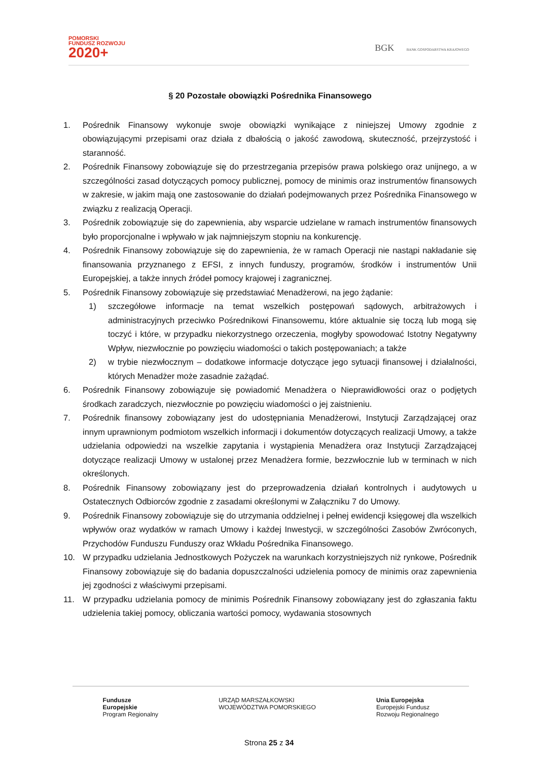POMORSKI
FUNDUSZ ROZWOJU
2020+
BGK BANK GOSPODARSTWA KRAJOWEGO
§ 20 Pozostałe obowiązki Pośrednika Finansowego
1. Pośrednik Finansowy wykonuje swoje obowiązki wynikające z niniejszej Umowy zgodnie z obowiązującymi przepisami oraz działa z dbałością o jakość zawodową, skuteczność, przejrzystość i staranność.
2. Pośrednik Finansowy zobowiązuje się do przestrzegania przepisów prawa polskiego oraz unijnego, a w szczególności zasad dotyczących pomocy publicznej, pomocy de minimis oraz instrumentów finansowych w zakresie, w jakim mają one zastosowanie do działań podejmowanych przez Pośrednika Finansowego w związku z realizacją Operacji.
3. Pośrednik zobowiązuje się do zapewnienia, aby wsparcie udzielane w ramach instrumentów finansowych było proporcjonalne i wpływało w jak najmniejszym stopniu na konkurencję.
4. Pośrednik Finansowy zobowiązuje się do zapewnienia, że w ramach Operacji nie nastąpi nakładanie się finansowania przyznanego z EFSI, z innych funduszy, programów, środków i instrumentów Unii Europejskiej, a także innych źródeł pomocy krajowej i zagranicznej.
5. Pośrednik Finansowy zobowiązuje się przedstawiać Menadżerowi, na jego żądanie:
1) szczegółowe informacje na temat wszelkich postępowań sądowych, arbitrażowych i administracyjnych przeciwko Pośrednikowi Finansowemu, które aktualnie się toczą lub mogą się toczyć i które, w przypadku niekorzystnego orzeczenia, mogłyby spowodować Istotny Negatywny Wpływ, niezwłocznie po powzięciu wiadomości o takich postępowaniach; a także
2) w trybie niezwłocznym – dodatkowe informacje dotyczące jego sytuacji finansowej i działalności, których Menadżer może zasadnie zażądać.
6. Pośrednik Finansowy zobowiązuje się powiadomić Menadżera o Nieprawidłowości oraz o podjętych środkach zaradczych, niezwłocznie po powzięciu wiadomości o jej zaistnieniu.
7. Pośrednik finansowy zobowiązany jest do udostępniania Menadżerowi, Instytucji Zarządzającej oraz innym uprawnionym podmiotom wszelkich informacji i dokumentów dotyczących realizacji Umowy, a także udzielania odpowiedzi na wszelkie zapytania i wystąpienia Menadżera oraz Instytucji Zarządzającej dotyczące realizacji Umowy w ustalonej przez Menadżera formie, bezzwłocznie lub w terminach w nich określonych.
8. Pośrednik Finansowy zobowiązany jest do przeprowadzenia działań kontrolnych i audytowych u Ostatecznych Odbiorców zgodnie z zasadami określonymi w Załączniku 7 do Umowy.
9. Pośrednik Finansowy zobowiązuje się do utrzymania oddzielnej i pełnej ewidencji księgowej dla wszelkich wpływów oraz wydatków w ramach Umowy i każdej Inwestycji, w szczególności Zasobów Zwróconych, Przychodów Funduszu Funduszy oraz Wkładu Pośrednika Finansowego.
10. W przypadku udzielania Jednostkowych Pożyczek na warunkach korzystniejszych niż rynkowe, Pośrednik Finansowy zobowiązuje się do badania dopuszczalności udzielenia pomocy de minimis oraz zapewnienia jej zgodności z właściwymi przepisami.
11. W przypadku udzielania pomocy de minimis Pośrednik Finansowy zobowiązany jest do zgłaszania faktu udzielenia takiej pomocy, obliczania wartości pomocy, wydawania stosownych
Fundusze
Europejskie
Program Regionalny
URZĄD MARSZAŁKOWSKI
WOJEWÓDZTWA POMORSKIEGO
Unia Europejska
Europejski Fundusz
Rozwoju Regionalnego
Strona 25 z 34